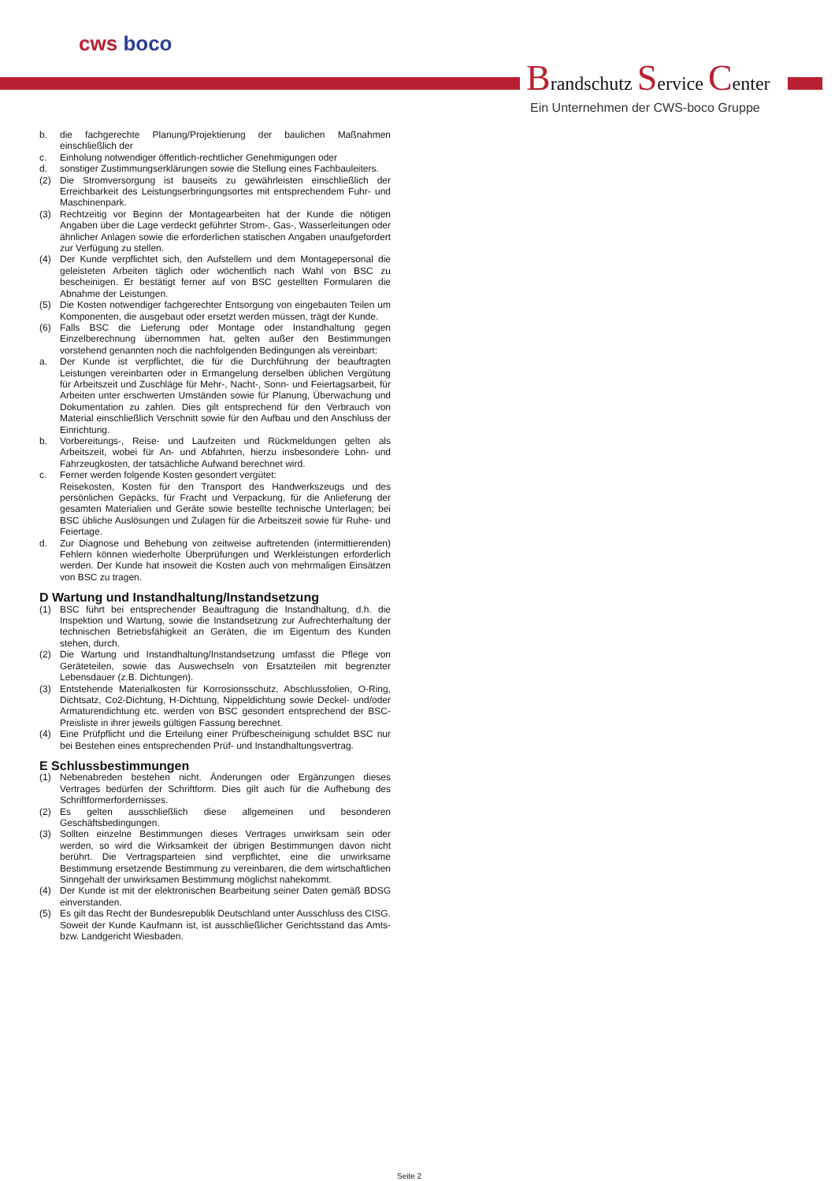cws boco
Brandschutz Service Center
Ein Unternehmen der CWS-boco Gruppe
b. die fachgerechte Planung/Projektierung der baulichen Maßnahmen einschließlich der
c. Einholung notwendiger öffentlich-rechtlicher Genehmigungen oder
d. sonstiger Zustimmungserklärungen sowie die Stellung eines Fachbauleiters.
(2) Die Stromversorgung ist bauseits zu gewährleisten einschließlich der Erreichbarkeit des Leistungserbringungsortes mit entsprechendem Fuhr- und Maschinenpark.
(3) Rechtzeitig vor Beginn der Montagearbeiten hat der Kunde die nötigen Angaben über die Lage verdeckt geführter Strom-, Gas-, Wasserleitungen oder ähnlicher Anlagen sowie die erforderlichen statischen Angaben unaufgefordert zur Verfügung zu stellen.
(4) Der Kunde verpflichtet sich, den Aufstellern und dem Montagepersonal die geleisteten Arbeiten täglich oder wöchentlich nach Wahl von BSC zu bescheinigen. Er bestätigt ferner auf von BSC gestellten Formularen die Abnahme der Leistungen.
(5) Die Kosten notwendiger fachgerechter Entsorgung von eingebauten Teilen um Komponenten, die ausgebaut oder ersetzt werden müssen, trägt der Kunde.
(6) Falls BSC die Lieferung oder Montage oder Instandhaltung gegen Einzelberechnung übernommen hat, gelten außer den Bestimmungen vorstehend genannten noch die nachfolgenden Bedingungen als vereinbart:
a. Der Kunde ist verpflichtet, die für die Durchführung der beauftragten Leistungen vereinbarten oder in Ermangelung derselben üblichen Vergütung für Arbeitszeit und Zuschläge für Mehr-, Nacht-, Sonn- und Feiertagsarbeit, für Arbeiten unter erschwerten Umständen sowie für Planung, Überwachung und Dokumentation zu zahlen. Dies gilt entsprechend für den Verbrauch von Material einschließlich Verschnitt sowie für den Aufbau und den Anschluss der Einrichtung.
b. Vorbereitungs-, Reise- und Laufzeiten und Rückmeldungen gelten als Arbeitszeit, wobei für An- und Abfahrten, hierzu insbesondere Lohn- und Fahrzeugkosten, der tatsächliche Aufwand berechnet wird.
c. Ferner werden folgende Kosten gesondert vergütet:
Reisekosten, Kosten für den Transport des Handwerkszeugs und des persönlichen Gepäcks, für Fracht und Verpackung, für die Anlieferung der gesamten Materialien und Geräte sowie bestellte technische Unterlagen; bei BSC übliche Auslösungen und Zulagen für die Arbeitszeit sowie für Ruhe- und Feiertage.
d. Zur Diagnose und Behebung von zeitweise auftretenden (intermittierenden) Fehlern können wiederholte Überprüfungen und Werkleistungen erforderlich werden. Der Kunde hat insoweit die Kosten auch von mehrmaligen Einsätzen von BSC zu tragen.
D Wartung und Instandhaltung/Instandsetzung
(1) BSC führt bei entsprechender Beauftragung die Instandhaltung, d.h. die Inspektion und Wartung, sowie die Instandsetzung zur Aufrechterhaltung der technischen Betriebsfähigkeit an Geräten, die im Eigentum des Kunden stehen, durch.
(2) Die Wartung und Instandhaltung/Instandsetzung umfasst die Pflege von Geräteteilen, sowie das Auswechseln von Ersatzteilen mit begrenzter Lebensdauer (z.B. Dichtungen).
(3) Entstehende Materialkosten für Korrosionsschutz, Abschlussfolien, O-Ring, Dichtsatz, Co2-Dichtung, H-Dichtung, Nippeldichtung sowie Deckel- und/oder Armaturendichtung etc. werden von BSC gesondert entsprechend der BSC-Preisliste in ihrer jeweils gültigen Fassung berechnet.
(4) Eine Prüfpflicht und die Erteilung einer Prüfbescheinigung schuldet BSC nur bei Bestehen eines entsprechenden Prüf- und Instandhaltungsvertrag.
E Schlussbestimmungen
(1) Nebenabreden bestehen nicht. Änderungen oder Ergänzungen dieses Vertrages bedürfen der Schriftform. Dies gilt auch für die Aufhebung des Schriftformerfordernisses.
(2) Es gelten ausschließlich diese allgemeinen und besonderen Geschäftsbedingungen.
(3) Sollten einzelne Bestimmungen dieses Vertrages unwirksam sein oder werden, so wird die Wirksamkeit der übrigen Bestimmungen davon nicht berührt. Die Vertragsparteien sind verpflichtet, eine die unwirksame Bestimmung ersetzende Bestimmung zu vereinbaren, die dem wirtschaftlichen Sinngehalt der unwirksamen Bestimmung möglichst nahekommt.
(4) Der Kunde ist mit der elektronischen Bearbeitung seiner Daten gemäß BDSG einverstanden.
(5) Es gilt das Recht der Bundesrepublik Deutschland unter Ausschluss des CISG. Soweit der Kunde Kaufmann ist, ist ausschließlicher Gerichtsstand das Amts- bzw. Landgericht Wiesbaden.
Seite 2